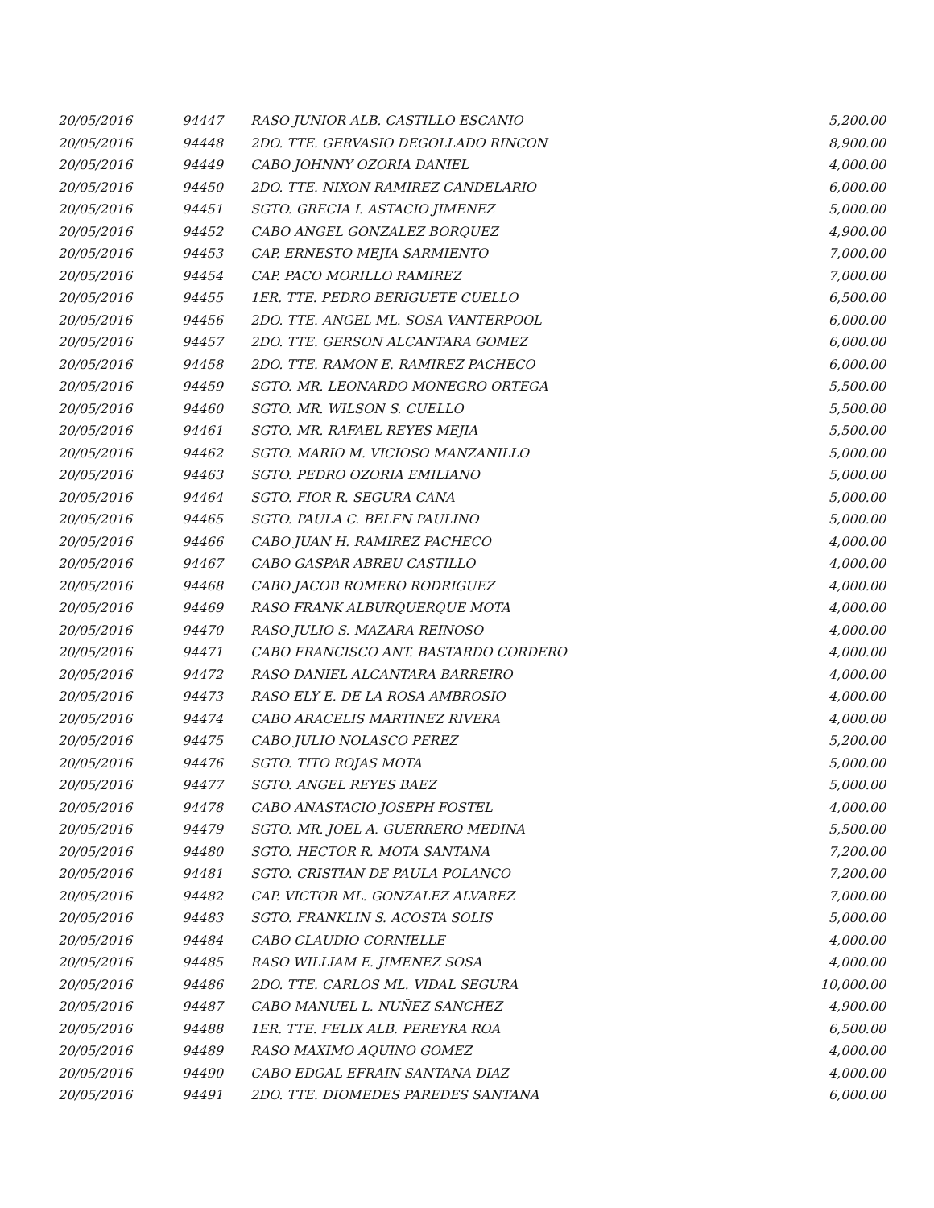| 20/05/2016 | 94447 | RASO JUNIOR ALB. CASTILLO ESCANIO | 5,200.00 |
| 20/05/2016 | 94448 | 2DO. TTE. GERVASIO DEGOLLADO RINCON | 8,900.00 |
| 20/05/2016 | 94449 | CABO JOHNNY OZORIA DANIEL | 4,000.00 |
| 20/05/2016 | 94450 | 2DO. TTE. NIXON RAMIREZ CANDELARIO | 6,000.00 |
| 20/05/2016 | 94451 | SGTO. GRECIA I. ASTACIO JIMENEZ | 5,000.00 |
| 20/05/2016 | 94452 | CABO ANGEL GONZALEZ BORQUEZ | 4,900.00 |
| 20/05/2016 | 94453 | CAP. ERNESTO MEJIA SARMIENTO | 7,000.00 |
| 20/05/2016 | 94454 | CAP. PACO MORILLO RAMIREZ | 7,000.00 |
| 20/05/2016 | 94455 | 1ER. TTE. PEDRO BERIGUETE CUELLO | 6,500.00 |
| 20/05/2016 | 94456 | 2DO. TTE. ANGEL ML. SOSA VANTERPOOL | 6,000.00 |
| 20/05/2016 | 94457 | 2DO. TTE. GERSON ALCANTARA GOMEZ | 6,000.00 |
| 20/05/2016 | 94458 | 2DO. TTE. RAMON E. RAMIREZ PACHECO | 6,000.00 |
| 20/05/2016 | 94459 | SGTO. MR. LEONARDO MONEGRO ORTEGA | 5,500.00 |
| 20/05/2016 | 94460 | SGTO. MR. WILSON S. CUELLO | 5,500.00 |
| 20/05/2016 | 94461 | SGTO. MR. RAFAEL REYES MEJIA | 5,500.00 |
| 20/05/2016 | 94462 | SGTO. MARIO M. VICIOSO MANZANILLO | 5,000.00 |
| 20/05/2016 | 94463 | SGTO. PEDRO OZORIA EMILIANO | 5,000.00 |
| 20/05/2016 | 94464 | SGTO. FIOR R. SEGURA CANA | 5,000.00 |
| 20/05/2016 | 94465 | SGTO. PAULA C. BELEN PAULINO | 5,000.00 |
| 20/05/2016 | 94466 | CABO JUAN H. RAMIREZ PACHECO | 4,000.00 |
| 20/05/2016 | 94467 | CABO GASPAR ABREU CASTILLO | 4,000.00 |
| 20/05/2016 | 94468 | CABO JACOB ROMERO RODRIGUEZ | 4,000.00 |
| 20/05/2016 | 94469 | RASO FRANK ALBURQUERQUE MOTA | 4,000.00 |
| 20/05/2016 | 94470 | RASO JULIO S. MAZARA REINOSO | 4,000.00 |
| 20/05/2016 | 94471 | CABO FRANCISCO ANT. BASTARDO CORDERO | 4,000.00 |
| 20/05/2016 | 94472 | RASO DANIEL ALCANTARA BARREIRO | 4,000.00 |
| 20/05/2016 | 94473 | RASO ELY E. DE LA ROSA AMBROSIO | 4,000.00 |
| 20/05/2016 | 94474 | CABO ARACELIS MARTINEZ RIVERA | 4,000.00 |
| 20/05/2016 | 94475 | CABO JULIO NOLASCO PEREZ | 5,200.00 |
| 20/05/2016 | 94476 | SGTO. TITO ROJAS MOTA | 5,000.00 |
| 20/05/2016 | 94477 | SGTO. ANGEL REYES BAEZ | 5,000.00 |
| 20/05/2016 | 94478 | CABO ANASTACIO JOSEPH FOSTEL | 4,000.00 |
| 20/05/2016 | 94479 | SGTO. MR. JOEL A. GUERRERO MEDINA | 5,500.00 |
| 20/05/2016 | 94480 | SGTO. HECTOR R. MOTA SANTANA | 7,200.00 |
| 20/05/2016 | 94481 | SGTO. CRISTIAN DE PAULA POLANCO | 7,200.00 |
| 20/05/2016 | 94482 | CAP. VICTOR ML. GONZALEZ ALVAREZ | 7,000.00 |
| 20/05/2016 | 94483 | SGTO. FRANKLIN S. ACOSTA SOLIS | 5,000.00 |
| 20/05/2016 | 94484 | CABO CLAUDIO CORNIELLE | 4,000.00 |
| 20/05/2016 | 94485 | RASO WILLIAM E. JIMENEZ SOSA | 4,000.00 |
| 20/05/2016 | 94486 | 2DO. TTE. CARLOS ML. VIDAL SEGURA | 10,000.00 |
| 20/05/2016 | 94487 | CABO MANUEL L. NUÑEZ SANCHEZ | 4,900.00 |
| 20/05/2016 | 94488 | 1ER. TTE. FELIX ALB. PEREYRA ROA | 6,500.00 |
| 20/05/2016 | 94489 | RASO MAXIMO AQUINO GOMEZ | 4,000.00 |
| 20/05/2016 | 94490 | CABO EDGAL EFRAIN SANTANA DIAZ | 4,000.00 |
| 20/05/2016 | 94491 | 2DO. TTE. DIOMEDES PAREDES SANTANA | 6,000.00 |